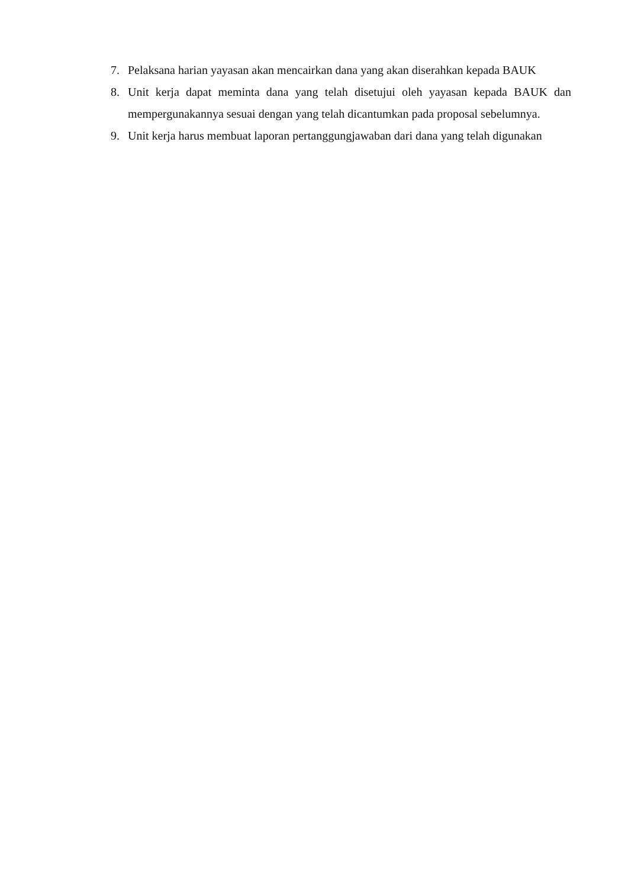7. Pelaksana harian yayasan akan mencairkan dana yang akan diserahkan kepada BAUK
8. Unit kerja dapat meminta dana yang telah disetujui oleh yayasan kepada BAUK dan mempergunakannya sesuai dengan yang telah dicantumkan pada proposal sebelumnya.
9. Unit kerja harus membuat laporan pertanggungjawaban dari dana yang telah digunakan